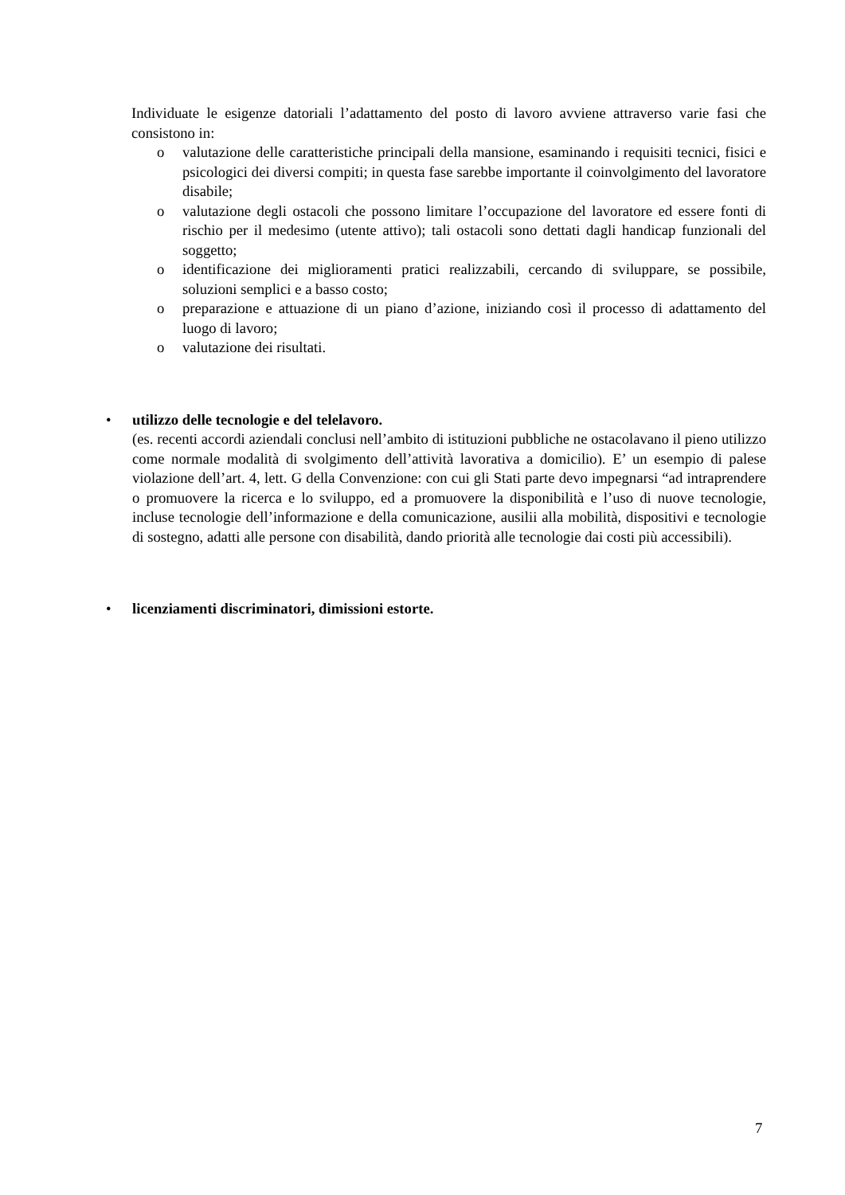Individuate le esigenze datoriali l’adattamento del posto di lavoro avviene attraverso varie fasi che consistono in:
o valutazione delle caratteristiche principali della mansione, esaminando i requisiti tecnici, fisici e psicologici dei diversi compiti; in questa fase sarebbe importante il coinvolgimento del lavoratore disabile;
o valutazione degli ostacoli che possono limitare l’occupazione del lavoratore ed essere fonti di rischio per il medesimo (utente attivo); tali ostacoli sono dettati dagli handicap funzionali del soggetto;
o identificazione dei miglioramenti pratici realizzabili, cercando di sviluppare, se possibile, soluzioni semplici e a basso costo;
o preparazione e attuazione di un piano d’azione, iniziando così il processo di adattamento del luogo di lavoro;
o valutazione dei risultati.
• utilizzo delle tecnologie e del telelavoro.
(es. recenti accordi aziendali conclusi nell’ambito di istituzioni pubbliche ne ostacolavano il pieno utilizzo come normale modalità di svolgimento dell’attività lavorativa a domicilio). E’ un esempio di palese violazione dell’art. 4, lett. G della Convenzione: con cui gli Stati parte devo impegnarsi “ad intraprendere o promuovere la ricerca e lo sviluppo, ed a promuovere la disponibilità e l’uso di nuove tecnologie, incluse tecnologie dell’informazione e della comunicazione, ausilii alla mobilità, dispositivi e tecnologie di sostegno, adatti alle persone con disabilità, dando priorità alle tecnologie dai costi più accessibili).
• licenziamenti discriminatori, dimissioni estorte.
7